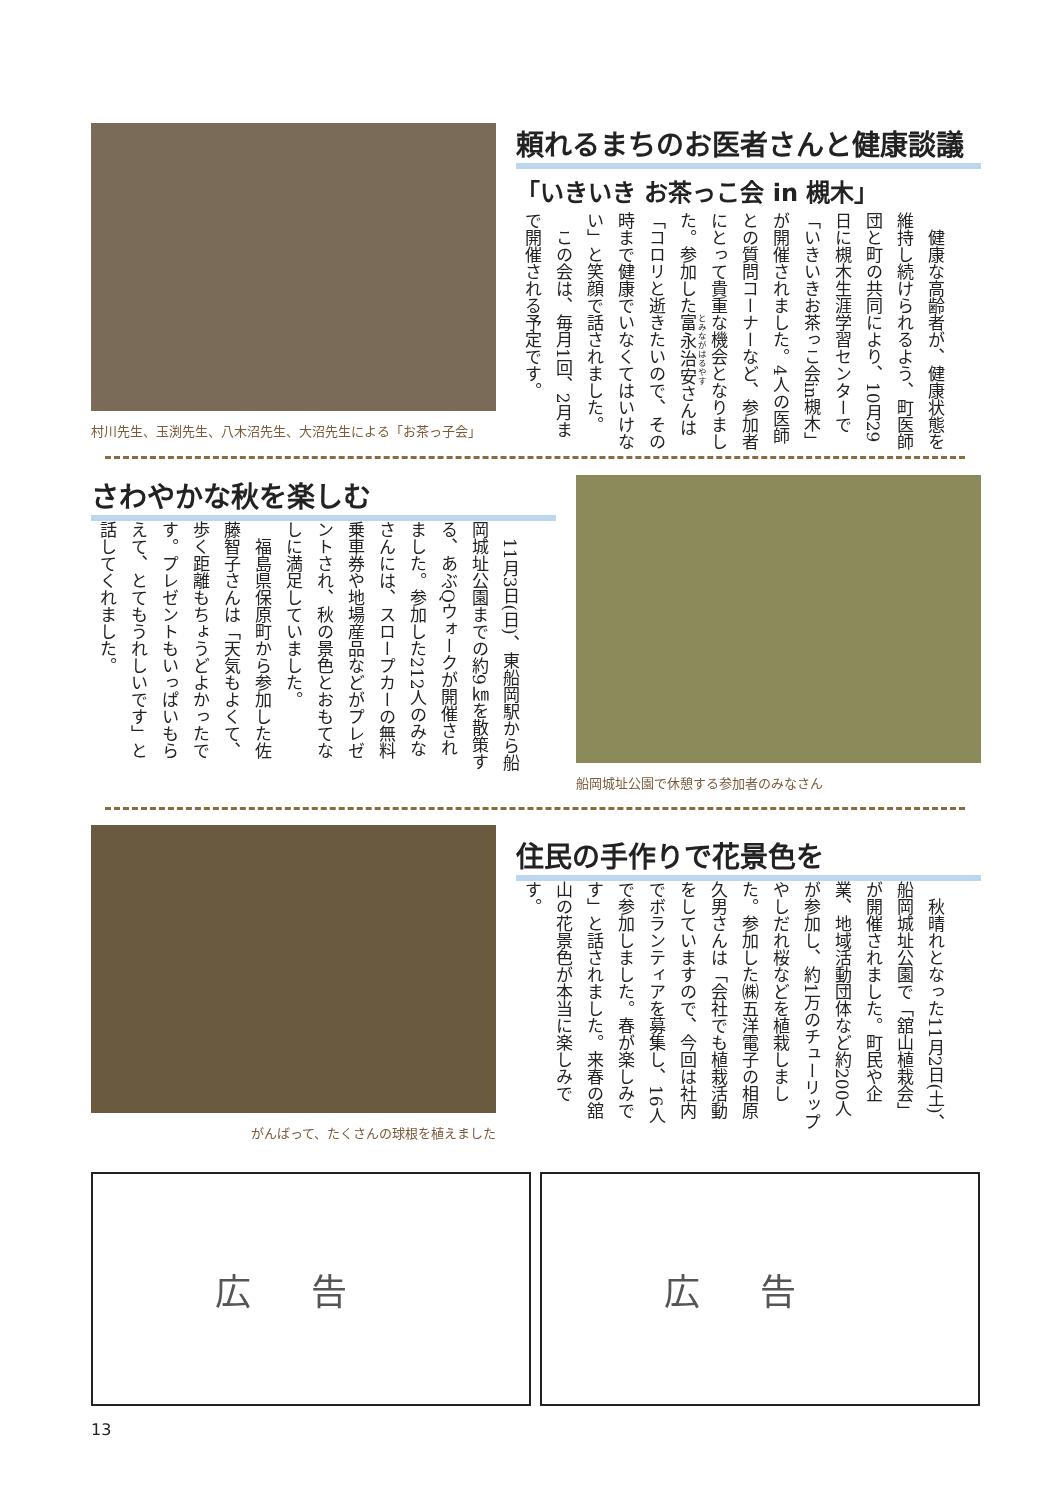村川先生、玉渕先生、八木沼先生、大沼先生による「お茶っ子会」
頼れるまちのお医者さんと健康談議
「いきいき お茶っこ会 in 槻木」
　健康な高齢者が、健康状態を維持し続けられるよう、町医師団と町の共同により、10月29日に槻木生涯学習センターで「いきいきお茶っこ会in槻木」が開催されました。4人の医師との質問コーナーなど、参加者にとって貴重な機会となりました。参加した富永治安さんは「コロリと逝きたいので、その時まで健康でいなくてはいけない」と笑顔で話されました。
　この会は、毎月1回、2月まで開催される予定です。
さわやかな秋を楽しむ
　11月3日(日)、東船岡駅から船岡城址公園までの約9㎞を散策する、あぶQウォークが開催されました。参加した212人のみなさんには、スロープカーの無料乗車券や地場産品などがプレゼントされ、秋の景色とおもてなしに満足していました。
　福島県保原町から参加した佐藤智子さんは「天気もよくて、歩く距離もちょうどよかったです。プレゼントもいっぱいもらえて、とてもうれしいです」と話してくれました。
船岡城址公園で休憩する参加者のみなさん
がんばって、たくさんの球根を植えました
住民の手作りで花景色を
　秋晴れとなった11月2日(土)、船岡城址公園で「舘山植栽会」が開催されました。町民や企業、地域活動団体など約200人が参加し、約1万のチューリップやしだれ桜などを植栽しました。参加した㈱五洋電子の相原久男さんは「会社でも植栽活動をしていますので、今回は社内でボランティアを募集し、16人で参加しました。春が楽しみです」と話されました。来春の舘山の花景色が本当に楽しみです。
広告 広告
13